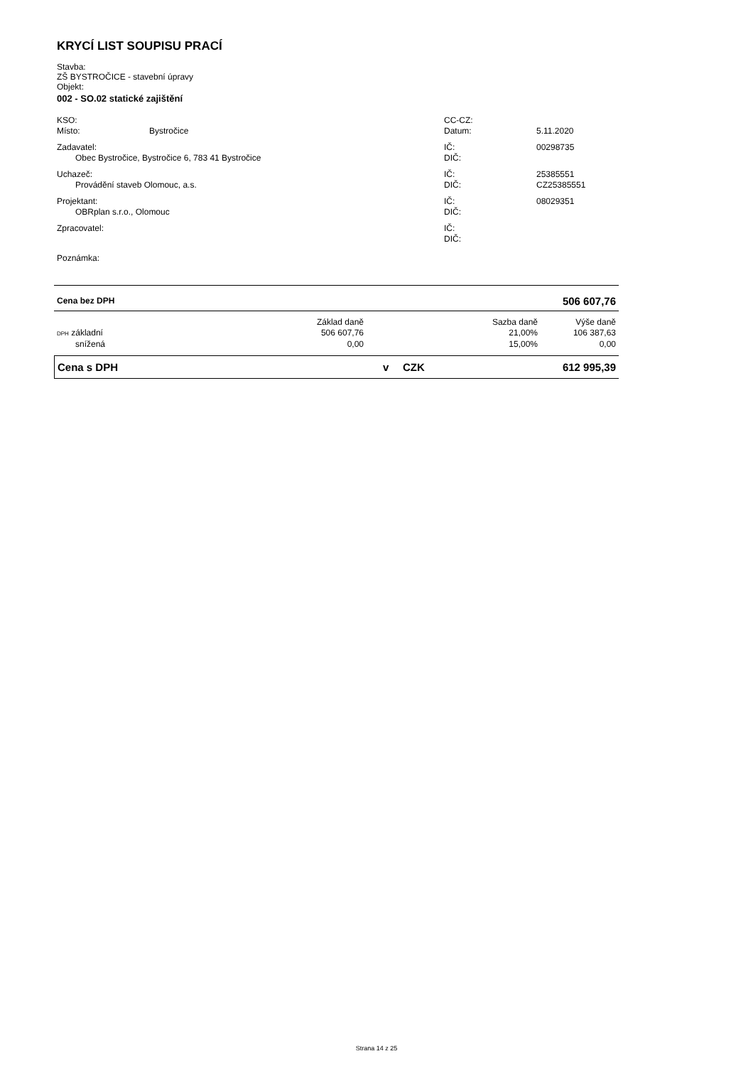KRYCÍ LIST SOUPISU PRACÍ
Stavba:
ZŠ BYSTROČICE - stavební úpravy
Objekt:
002 - SO.02 statické zajištění
| KSO: | | CC-CZ: | |
| Místo: | Bystročice | Datum: | 5.11.2020 |
| Zadavatel: | | IČ: | 00298735 |
| Obec Bystročice, Bystročice 6, 783 41 Bystročice | | DIČ: | |
| Uchazeč: | | IČ: | 25385551 |
| Provádění staveb Olomouc, a.s. | | DIČ: | CZ25385551 |
| Projektant: | | IČ: | 08029351 |
| OBRplan s.r.o., Olomouc | | DIČ: | |
| Zpracovatel: | | IČ: | |
| | | DIČ: | |
| Poznámka: | | | |
| Cena bez DPH | 506 607,76 |
| | Základ daně | Sazba daně | Výše daně |
| DPH základní | 506 607,76 | 21,00% | 106 387,63 |
| snížená | 0,00 | 15,00% | 0,00 |
| Cena s DPH | v | CZK | 612 995,39 |
Strana 14 z 25